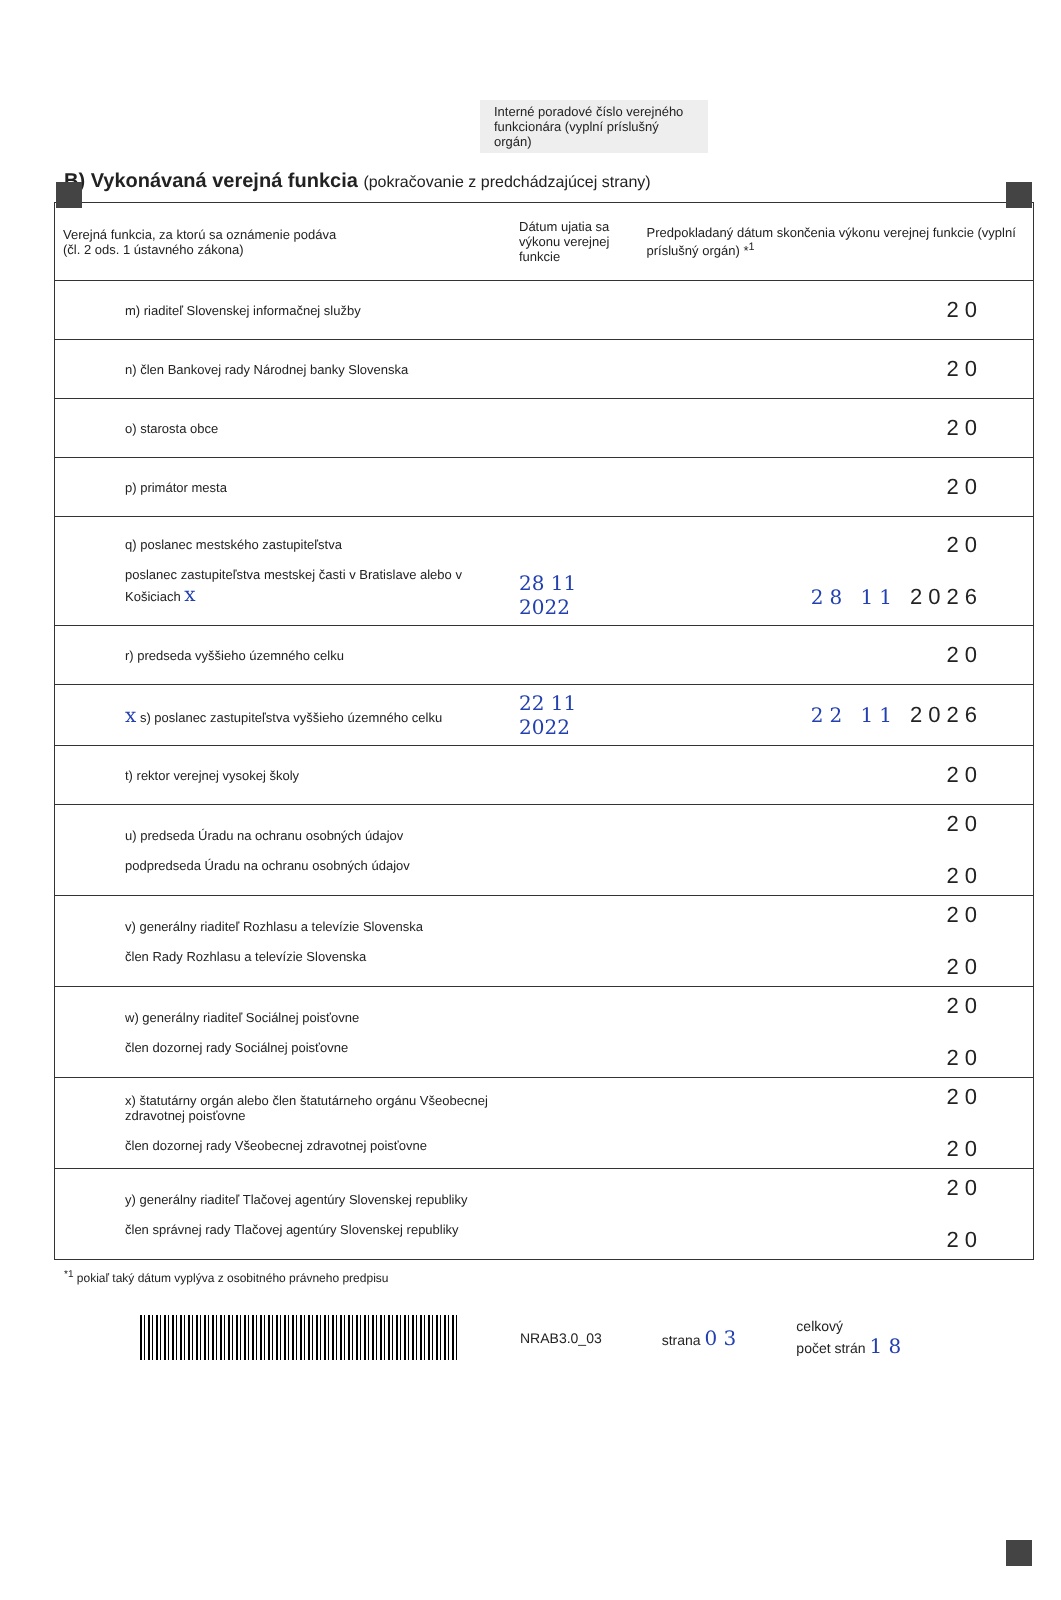Interné poradové číslo verejného funkcionára (vyplní príslušný orgán)
B) Vykonávaná verejná funkcia (pokračovanie z predchádzajúcej strany)
| Verejná funkcia, za ktorú sa oznámenie podáva (čl. 2 ods. 1 ústavného zákona) | Dátum ujatia sa výkonu verejnej funkcie | Predpokladaný dátum skončenia výkonu verejnej funkcie (vyplní príslušný orgán) *<sup>1</sup> |
| --- | --- | --- |
| m) riaditeľ Slovenskej informačnej služby | | 20 |
| n) člen Bankovej rady Národnej banky Slovenska | | 20 |
| o) starosta obce | | 20 |
| p) primátor mesta | | 20 |
| q) poslanec mestského zastupiteľstva poslanec zastupiteľstva mestskej časti v Bratislave alebo v Košiciach x | 28 11 2022 | 20 28 11 2026 |
| r) predseda vyššieho územného celku | | 20 |
| x s) poslanec zastupiteľstva vyššieho územného celku | 22 11 2022 | 22 11 2026 |
| t) rektor verejnej vysokej školy | | 20 |
| u) predseda Úradu na ochranu osobných údajov podpredseda Úradu na ochranu osobných údajov | | 20 20 |
| v) generálny riaditeľ Rozhlasu a televízie Slovenska člen Rady Rozhlasu a televízie Slovenska | | 20 20 |
| w) generálny riaditeľ Sociálnej poisťovne člen dozornej rady Sociálnej poisťovne | | 20 20 |
| x) štatutárny orgán alebo člen štatutárneho orgánu Všeobecnej zdravotnej poisťovne člen dozornej rady Všeobecnej zdravotnej poisťovne | | 20 20 |
| y) generálny riaditeľ Tlačovej agentúry Slovenskej republiky člen správnej rady Tlačovej agentúry Slovenskej republiky | | 20 20 |
<sup>*1</sup> pokiaľ taký dátum vyplýva z osobitného právneho predpisu
NRAB3.0_03 strana 0 3
celkový
počet strán 1 8